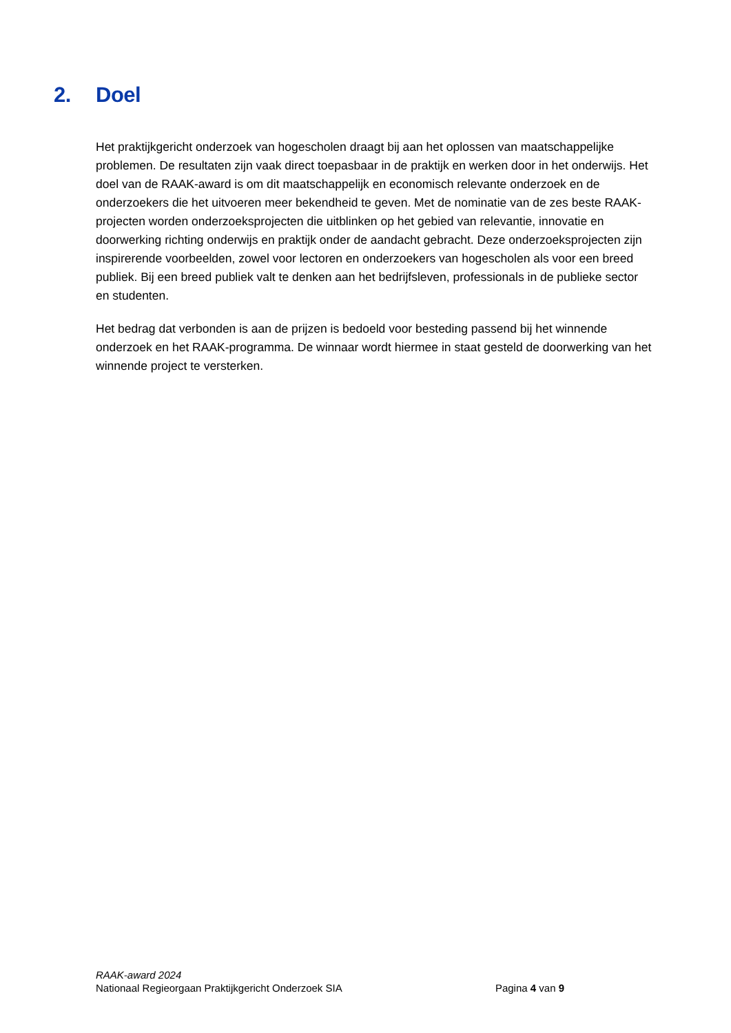2. Doel
Het praktijkgericht onderzoek van hogescholen draagt bij aan het oplossen van maatschappelijke problemen. De resultaten zijn vaak direct toepasbaar in de praktijk en werken door in het onderwijs. Het doel van de RAAK-award is om dit maatschappelijk en economisch relevante onderzoek en de onderzoekers die het uitvoeren meer bekendheid te geven. Met de nominatie van de zes beste RAAK-projecten worden onderzoeksprojecten die uitblinken op het gebied van relevantie, innovatie en doorwerking richting onderwijs en praktijk onder de aandacht gebracht. Deze onderzoeksprojecten zijn inspirerende voorbeelden, zowel voor lectoren en onderzoekers van hogescholen als voor een breed publiek. Bij een breed publiek valt te denken aan het bedrijfsleven, professionals in de publieke sector en studenten.
Het bedrag dat verbonden is aan de prijzen is bedoeld voor besteding passend bij het winnende onderzoek en het RAAK-programma. De winnaar wordt hiermee in staat gesteld de doorwerking van het winnende project te versterken.
RAAK-award 2024
Nationaal Regieorgaan Praktijkgericht Onderzoek SIA Pagina 4 van 9